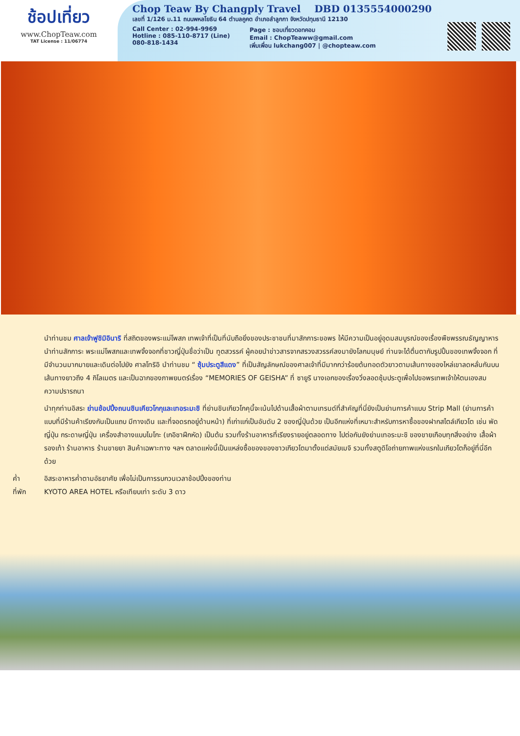ช้อปเที่ยว
www.ChopTeaw.com
TAT License : 11/06774
Chop Teaw By Changply Travel DBD 0135554000290
เลขที่ 1/126 ม.11 ถนนพหลโยธิน 64 ตำบลคูคต อำเภอลำลูกกา จังหวัดปทุมธานี 12130
Call Center : 02-994-9969
Hotline : 085-110-8717 (Line)
080-818-1434
Page : ชอบเที่ยวดอทคอม
Email : ChopTeaww@gmail.com
เพิ่มเพื่อน lukchang007 | @chopteaw.com
นำท่านชม ศาลเจ้าฟูชิมิอินาริ ที่สถิตของพระแม่โพสภ เทพเจ้าที่เป็นที่นับถือยิ่งของประชาชนที่มาสักการะขอพร ให้มีความเป็นอยู่อุดมสมบูรณ์ของเรื่องพืชพรรณธัญญาหาร นำท่านสักการะ พระแม่โพสภและเทพจิ้งจอกที่ชาวญี่ปุ่นชื่อว่าเป็น ทูตสวรรค์ ผู้คอยนำข่าวสารจากสรวงสวรรค์ลงมายังโลกมนุษย์ ท่านจะได้ตื่นตากับรูปปั้นของเทพจิ้งจอก ที่มีจำนวนมากมายและเดินต่อไปยัง ศาลโทริอิ นำท่านชม “ ซุ้มประตูสีแดง” ที่เป็นสัญลักษณ์ของศาลเจ้าที่มีมากกว่าร้อยต้นทอดตัวยาวตามเส้นทางของไหล่เขาลดหลั่นกันบนเส้นทางยาวถึง 4 กิโลเมตร และเป็นฉากของภาพยนตร์เรื่อง “MEMORIES OF GEISHA” ที่ ซายูริ นางเอกของเรื่องวิ่งลอดซุ้มประตูเพื่อไปขอพรเทพเจ้าให้ตนเองสมความปรารถนา
นำทุกท่านอิสระ ย่านช้อปปิ้งถนนชินเคียวโกกุและเทอระมะชิ ที่ย่านชินเกียวโกคุนี้จะเน้นไปด้านเสื้อผ้าตามเทรนด์ที่สำคัญที่นี่ยังเป็นย่านการค้าแบบ Strip Mall (ย่านการค้าแบบที่มีร้านค้าเรียงกันเป็นแถบ มีทางเดิน และที่จอดรถอยู่ด้านหน้า) ที่เก่าแก่เป็นอันดับ 2 ของญี่ปุ่นด้วย เป็นอีกแห่งที่เหมาะสำหรับการหาซื้อของฝากสไตล์เกียวโต เช่น พัดญี่ปุ่น กระดาษญี่ปุ่น เครื่องสำอางแบบไมโกะ (เกอิชาฝึกหัด) เป็นต้น รวมทั้งร้านอาหารที่เรียงรายอยู่ตลอดทาง ไปต่อกันยังย่านเทอระมะชิ ของขายเกือบทุกสิ่งอย่าง เสื้อผ้า รองเท้า ร้านอาหาร ร้านขายยา สินค้าเฉพาะทาง ฯลฯ ตลาดแห่งนี้เป็นแหล่งซื้อของของชาวเกียวโตมาตั้งแต่สมัยเมจิ รวมทั้งสตูดิโอถ่ายภาพแห่งแรกในเกียวโตก็อยู่ที่นี่อีกด้วย
ค่ำ อิสระอาหารค่ำตามอัธยาศัย เพื่อไม่เป็นการรบกวนเวลาช้อปปิ้งของท่าน
ที่พัก KYOTO AREA HOTEL หรือเทียบเท่า ระดับ 3 ดาว